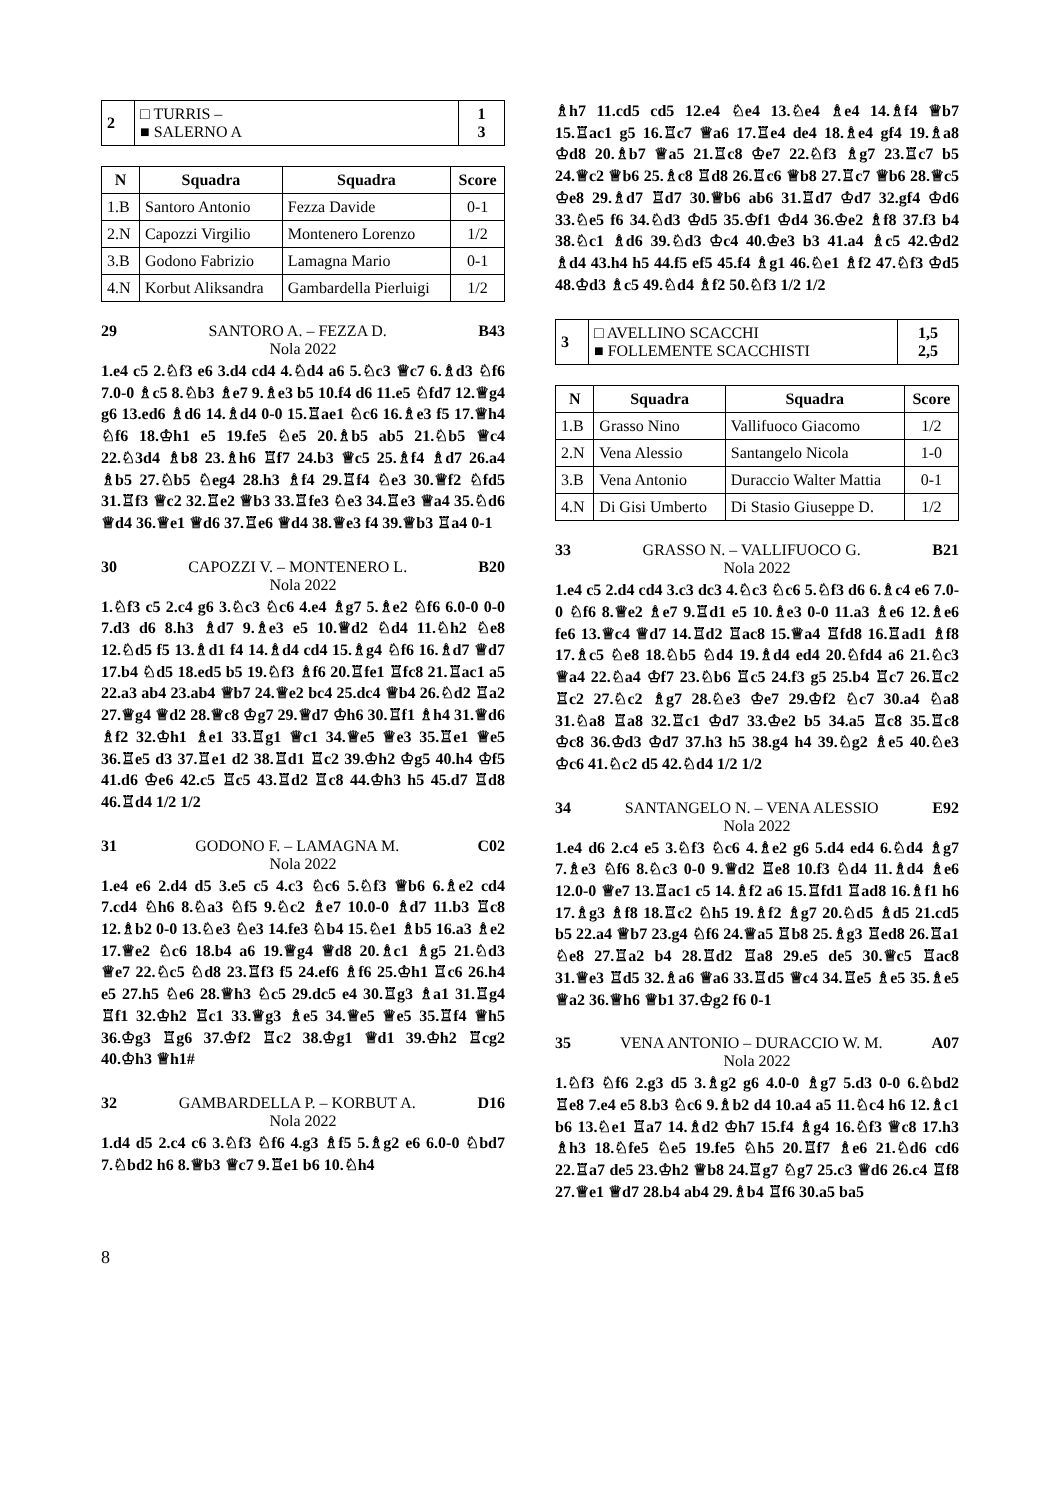| 2 | □ TURRIS – ■ SALERNO A | 1 3 |
| N | Squadra | Squadra | Score |
| --- | --- | --- | --- |
| 1.B | Santoro Antonio | Fezza Davide | 0-1 |
| 2.N | Capozzi Virgilio | Montenero Lorenzo | 1/2 |
| 3.B | Godono Fabrizio | Lamagna Mario | 0-1 |
| 4.N | Korbut Aliksandra | Gambardella Pierluigi | 1/2 |
29 SANTORO A. – FEZZA D. B43
Nola 2022
1.e4 c5 2.♘f3 e6 3.d4 cd4 4.♘d4 a6 5.♘c3 ♕c7 6.♗d3 ♘f6 7.0-0 ♗c5 8.♘b3 ♗e7 9.♗e3 b5 10.f4 d6 11.e5 ♘fd7 12.♕g4 g6 13.ed6 ♗d6 14.♗d4 0-0 15.♖ae1 ♘c6 16.♗e3 f5 17.♕h4 ♘f6 18.♔h1 e5 19.fe5 ♘e5 20.♗b5 ab5 21.♘b5 ♕c4 22.♘3d4 ♗b8 23.♗h6 ♖f7 24.b3 ♕c5 25.♗f4 ♗d7 26.a4 ♗b5 27.♘b5 ♘eg4 28.h3 ♗f4 29.♖f4 ♘e3 30.♕f2 ♘fd5 31.♖f3 ♕c2 32.♖e2 ♕b3 33.♖fe3 ♘e3 34.♖e3 ♕a4 35.♘d6 ♕d4 36.♕e1 ♕d6 37.♖e6 ♕d4 38.♕e3 f4 39.♕b3 ♖a4 0-1
30 CAPOZZI V. – MONTENERO L. B20
Nola 2022
1.♘f3 c5 2.c4 g6 3.♘c3 ♘c6 4.e4 ♗g7 5.♗e2 ♘f6 6.0-0 0-0 7.d3 d6 8.h3 ♗d7 9.♗e3 e5 10.♕d2 ♘d4 11.♘h2 ♘e8 12.♘d5 f5 13.♗d1 f4 14.♗d4 cd4 15.♗g4 ♘f6 16.♗d7 ♕d7 17.b4 ♘d5 18.ed5 b5 19.♘f3 ♗f6 20.♖fe1 ♖fc8 21.♖ac1 a5 22.a3 ab4 23.ab4 ♕b7 24.♕e2 bc4 25.dc4 ♕b4 26.♘d2 ♖a2 27.♕g4 ♕d2 28.♕c8 ♔g7 29.♕d7 ♔h6 30.♖f1 ♗h4 31.♕d6 ♗f2 32.♔h1 ♗e1 33.♖g1 ♕c1 34.♕e5 ♕e3 35.♖e1 ♕e5 36.♖e5 d3 37.♖e1 d2 38.♖d1 ♖c2 39.♔h2 ♔g5 40.h4 ♔f5 41.d6 ♔e6 42.c5 ♖c5 43.♖d2 ♖c8 44.♔h3 h5 45.d7 ♖d8 46.♖d4 1/2 1/2
31 GODONO F. – LAMAGNA M. C02
Nola 2022
1.e4 e6 2.d4 d5 3.e5 c5 4.c3 ♘c6 5.♘f3 ♕b6 6.♗e2 cd4 7.cd4 ♘h6 8.♘a3 ♘f5 9.♘c2 ♗e7 10.0-0 ♗d7 11.b3 ♖c8 12.♗b2 0-0 13.♘e3 ♘e3 14.fe3 ♘b4 15.♘e1 ♗b5 16.a3 ♗e2 17.♕e2 ♘c6 18.b4 a6 19.♕g4 ♕d8 20.♗c1 ♗g5 21.♘d3 ♕e7 22.♘c5 ♘d8 23.♖f3 f5 24.ef6 ♗f6 25.♔h1 ♖c6 26.h4 e5 27.h5 ♘e6 28.♕h3 ♘c5 29.dc5 e4 30.♖g3 ♗a1 31.♖g4 ♖f1 32.♔h2 ♖c1 33.♕g3 ♗e5 34.♕e5 ♕e5 35.♖f4 ♕h5 36.♔g3 ♖g6 37.♔f2 ♖c2 38.♔g1 ♕d1 39.♔h2 ♖cg2 40.♔h3 ♕h1#
32 GAMBARDELLA P. – KORBUT A. D16
Nola 2022
1.d4 d5 2.c4 c6 3.♘f3 ♘f6 4.g3 ♗f5 5.♗g2 e6 6.0-0 ♘bd7 7.♘bd2 h6 8.♕b3 ♕c7 9.♖e1 b6 10.♘h4
♗h7 11.cd5 cd5 12.e4 ♘e4 13.♘e4 ♗e4 14.♗f4 ♕b7 15.♖ac1 g5 16.♖c7 ♕a6 17.♖e4 de4 18.♗e4 gf4 19.♗a8 ♔d8 20.♗b7 ♕a5 21.♖c8 ♔e7 22.♘f3 ♗g7 23.♖c7 b5 24.♕c2 ♕b6 25.♗c8 ♖d8 26.♖c6 ♕b8 27.♖c7 ♕b6 28.♕c5 ♔e8 29.♗d7 ♖d7 30.♕b6 ab6 31.♖d7 ♔d7 32.gf4 ♔d6 33.♘e5 f6 34.♘d3 ♔d5 35.♔f1 ♔d4 36.♔e2 ♗f8 37.f3 b4 38.♘c1 ♗d6 39.♘d3 ♔c4 40.♔e3 b3 41.a4 ♗c5 42.♔d2 ♗d4 43.h4 h5 44.f5 ef5 45.f4 ♗g1 46.♘e1 ♗f2 47.♘f3 ♔d5 48.♔d3 ♗c5 49.♘d4 ♗f2 50.♘f3 1/2 1/2
| 3 | □ AVELLINO SCACCHI ■ FOLLEMENTE SCACCHISTI | 1,5 2,5 |
| N | Squadra | Squadra | Score |
| --- | --- | --- | --- |
| 1.B | Grasso Nino | Vallifuoco Giacomo | 1/2 |
| 2.N | Vena Alessio | Santangelo Nicola | 1-0 |
| 3.B | Vena Antonio | Duraccio Walter Mattia | 0-1 |
| 4.N | Di Gisi Umberto | Di Stasio Giuseppe D. | 1/2 |
33 GRASSO N. – VALLIFUOCO G. B21
Nola 2022
1.e4 c5 2.d4 cd4 3.c3 dc3 4.♘c3 ♘c6 5.♘f3 d6 6.♗c4 e6 7.0-0 ♘f6 8.♕e2 ♗e7 9.♖d1 e5 10.♗e3 0-0 11.a3 ♗e6 12.♗e6 fe6 13.♕c4 ♕d7 14.♖d2 ♖ac8 15.♕a4 ♖fd8 16.♖ad1 ♗f8 17.♗c5 ♘e8 18.♘b5 ♘d4 19.♗d4 ed4 20.♘fd4 a6 21.♘c3 ♕a4 22.♘a4 ♔f7 23.♘b6 ♖c5 24.f3 g5 25.b4 ♖c7 26.♖c2 ♖c2 27.♘c2 ♗g7 28.♘e3 ♔e7 29.♔f2 ♘c7 30.a4 ♘a8 31.♘a8 ♖a8 32.♖c1 ♔d7 33.♔e2 b5 34.a5 ♖c8 35.♖c8 ♔c8 36.♔d3 ♔d7 37.h3 h5 38.g4 h4 39.♘g2 ♗e5 40.♘e3 ♔c6 41.♘c2 d5 42.♘d4 1/2 1/2
34 SANTANGELO N. – VENA ALESSIO E92
Nola 2022
1.e4 d6 2.c4 e5 3.♘f3 ♘c6 4.♗e2 g6 5.d4 ed4 6.♘d4 ♗g7 7.♗e3 ♘f6 8.♘c3 0-0 9.♕d2 ♖e8 10.f3 ♘d4 11.♗d4 ♗e6 12.0-0 ♕e7 13.♖ac1 c5 14.♗f2 a6 15.♖fd1 ♖ad8 16.♗f1 h6 17.♗g3 ♗f8 18.♖c2 ♘h5 19.♗f2 ♗g7 20.♘d5 ♗d5 21.cd5 b5 22.a4 ♕b7 23.g4 ♘f6 24.♕a5 ♖b8 25.♗g3 ♖ed8 26.♖a1 ♘e8 27.♖a2 b4 28.♖d2 ♖a8 29.e5 de5 30.♕c5 ♖ac8 31.♕e3 ♖d5 32.♗a6 ♕a6 33.♖d5 ♕c4 34.♖e5 ♗e5 35.♗e5 ♕a2 36.♕h6 ♕b1 37.♔g2 f6 0-1
35 VENA ANTONIO – DURACCIO W. M. A07
Nola 2022
1.♘f3 ♘f6 2.g3 d5 3.♗g2 g6 4.0-0 ♗g7 5.d3 0-0 6.♘bd2 ♖e8 7.e4 e5 8.b3 ♘c6 9.♗b2 d4 10.a4 a5 11.♘c4 h6 12.♗c1 b6 13.♘e1 ♖a7 14.♗d2 ♔h7 15.f4 ♗g4 16.♘f3 ♕c8 17.h3 ♗h3 18.♘fe5 ♘e5 19.fe5 ♘h5 20.♖f7 ♗e6 21.♘d6 cd6 22.♖a7 de5 23.♔h2 ♕b8 24.♖g7 ♘g7 25.c3 ♕d6 26.c4 ♖f8 27.♕e1 ♕d7 28.b4 ab4 29.♗b4 ♖f6 30.a5 ba5
8